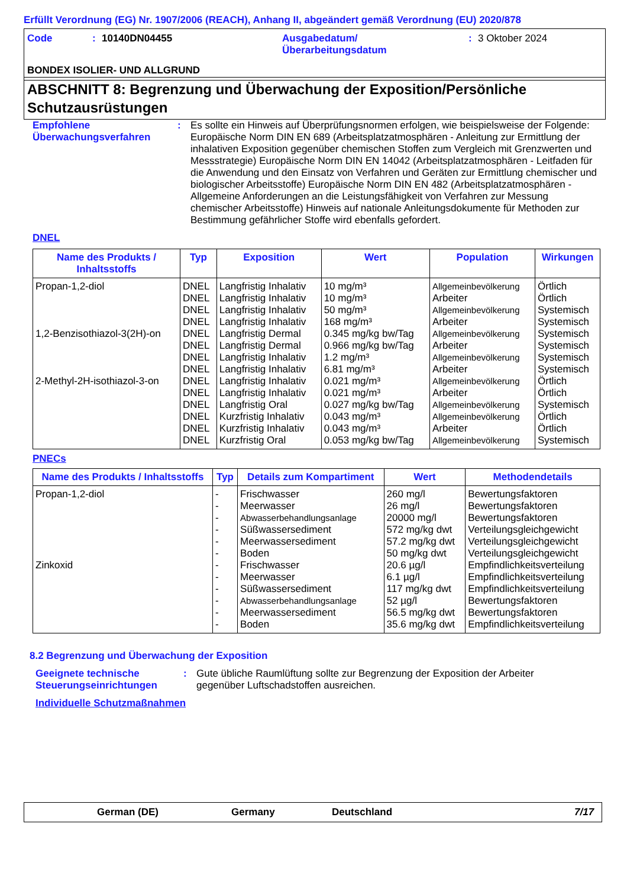Erfüllt Verordnung (EG) Nr. 1907/2006 (REACH), Anhang II, abgeändert gemäß Verordnung (EU) 2020/878
Code: 10140DN04455 Ausgabedatum/
Überarbeitungsdatum: 3 Oktober 2024
BONDEX ISOLIER- UND ALLGRUND
ABSCHNITT 8: Begrenzung und Überwachung der Exposition/Persönliche Schutzausrüstungen
Empfohlene Überwachungsverfahren
: Es sollte ein Hinweis auf Überprüfungsnormen erfolgen, wie beispielsweise der Folgende: Europäische Norm DIN EN 689 (Arbeitsplatzatmosphären - Anleitung zur Ermittlung der inhalativen Exposition gegenüber chemischen Stoffen zum Vergleich mit Grenzwerten und Messstrategie) Europäische Norm DIN EN 14042 (Arbeitsplatzatmosphären - Leitfaden für die Anwendung und den Einsatz von Verfahren und Geräten zur Ermittlung chemischer und biologischer Arbeitsstoffe) Europäische Norm DIN EN 482 (Arbeitsplatzatmosphären - Allgemeine Anforderungen an die Leistungsfähigkeit von Verfahren zur Messung chemischer Arbeitsstoffe) Hinweis auf nationale Anleitungsdokumente für Methoden zur Bestimmung gefährlicher Stoffe wird ebenfalls gefordert.
DNEL
| Name des Produkts / Inhaltsstoffs | Typ | Exposition | Wert | Population | Wirkungen |
| --- | --- | --- | --- | --- | --- |
| Propan-1,2-diol | DNEL | Langfristig Inhalativ | 10 mg/m³ | Allgemeinbevölkerung | Örtlich |
| | DNEL | Langfristig Inhalativ | 10 mg/m³ | Arbeiter | Örtlich |
| | DNEL | Langfristig Inhalativ | 50 mg/m³ | Allgemeinbevölkerung | Systemisch |
| | DNEL | Langfristig Inhalativ | 168 mg/m³ | Arbeiter | Systemisch |
| 1,2-Benzisothiazol-3(2H)-on | DNEL | Langfristig Dermal | 0.345 mg/kg bw/Tag | Allgemeinbevölkerung | Systemisch |
| | DNEL | Langfristig Dermal | 0.966 mg/kg bw/Tag | Arbeiter | Systemisch |
| | DNEL | Langfristig Inhalativ | 1.2 mg/m³ | Allgemeinbevölkerung | Systemisch |
| | DNEL | Langfristig Inhalativ | 6.81 mg/m³ | Arbeiter | Systemisch |
| 2-Methyl-2H-isothiazol-3-on | DNEL | Langfristig Inhalativ | 0.021 mg/m³ | Allgemeinbevölkerung | Örtlich |
| | DNEL | Langfristig Inhalativ | 0.021 mg/m³ | Arbeiter | Örtlich |
| | DNEL | Langfristig Oral | 0.027 mg/kg bw/Tag | Allgemeinbevölkerung | Systemisch |
| | DNEL | Kurzfristig Inhalativ | 0.043 mg/m³ | Allgemeinbevölkerung | Örtlich |
| | DNEL | Kurzfristig Inhalativ | 0.043 mg/m³ | Arbeiter | Örtlich |
| | DNEL | Kurzfristig Oral | 0.053 mg/kg bw/Tag | Allgemeinbevölkerung | Systemisch |
PNECs
| Name des Produkts / Inhaltsstoffs | Typ | Details zum Kompartiment | Wert | Methodendetails |
| --- | --- | --- | --- | --- |
| Propan-1,2-diol | - | Frischwasser | 260 mg/l | Bewertungsfaktoren |
| | - | Meerwasser | 26 mg/l | Bewertungsfaktoren |
| | - | Abwasserbehandlungsanlage | 20000 mg/l | Bewertungsfaktoren |
| | - | Süßwassersediment | 572 mg/kg dwt | Verteilungsgleichgewicht |
| | - | Meerwassersediment | 57.2 mg/kg dwt | Verteilungsgleichgewicht |
| | - | Boden | 50 mg/kg dwt | Verteilungsgleichgewicht |
| Zinkoxid | - | Frischwasser | 20.6 µg/l | Empfindlichkeitsverteilung |
| | - | Meerwasser | 6.1 µg/l | Empfindlichkeitsverteilung |
| | - | Süßwassersediment | 117 mg/kg dwt | Empfindlichkeitsverteilung |
| | - | Abwasserbehandlungsanlage | 52 µg/l | Bewertungsfaktoren |
| | - | Meerwassersediment | 56.5 mg/kg dwt | Bewertungsfaktoren |
| | - | Boden | 35.6 mg/kg dwt | Empfindlichkeitsverteilung |
8.2 Begrenzung und Überwachung der Exposition
Geeignete technische Steuerungseinrichtungen
: Gute übliche Raumlüftung sollte zur Begrenzung der Exposition der Arbeiter gegenüber Luftschadstoffen ausreichen.
Individuelle Schutzmaßnahmen
German (DE) Germany Deutschland 7/17